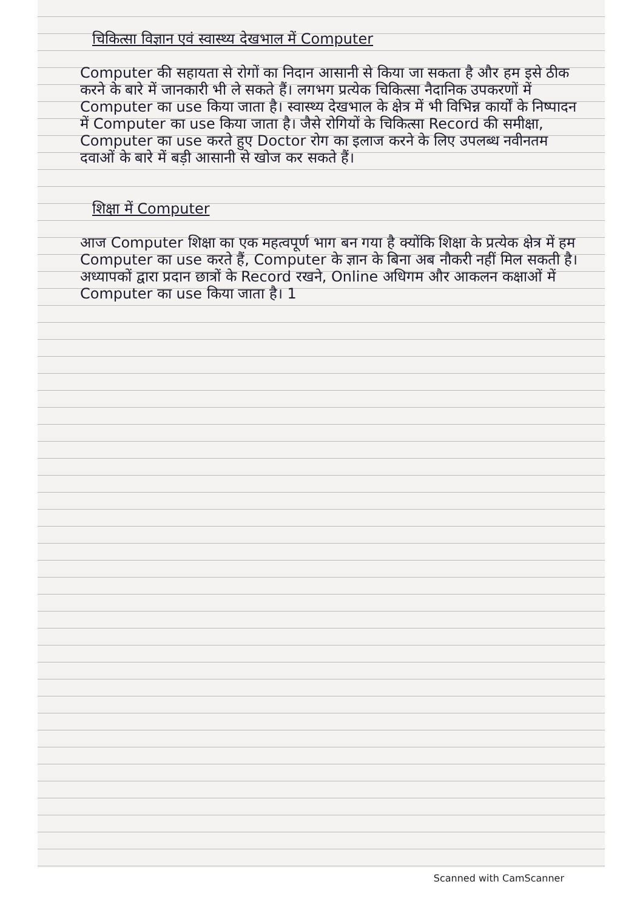चिकित्सा विज्ञान एवं स्वास्थ्य देखभाल में Computer
Computer की सहायता से रोगों का निदान आसानी से किया जा सकता है और हम इसे ठीक करने के बारे में जानकारी भी ले सकते हैं। लगभग प्रत्येक चिकित्सा नैदानिक उपकरणों में Computer का use किया जाता है। स्वास्थ्य देखभाल के क्षेत्र में भी विभिन्न कार्यों के निष्पादन में Computer का use किया जाता है। जैसे रोगियों के चिकित्सा Record की समीक्षा, Computer का use करते हुए Doctor रोग का इलाज करने के लिए उपलब्ध नवीनतम दवाओं के बारे में बड़ी आसानी से खोज कर सकते हैं।
शिक्षा में Computer
आज Computer शिक्षा का एक महत्वपूर्ण भाग बन गया है क्योंकि शिक्षा के प्रत्येक क्षेत्र में हम Computer का use करते हैं, Computer के ज्ञान के बिना अब नौकरी नहीं मिल सकती है। अध्यापकों द्वारा प्रदान छात्रों के Record रखने, Online अधिगम और आकलन कक्षाओं में Computer का use किया जाता है। 1
Scanned with CamScanner